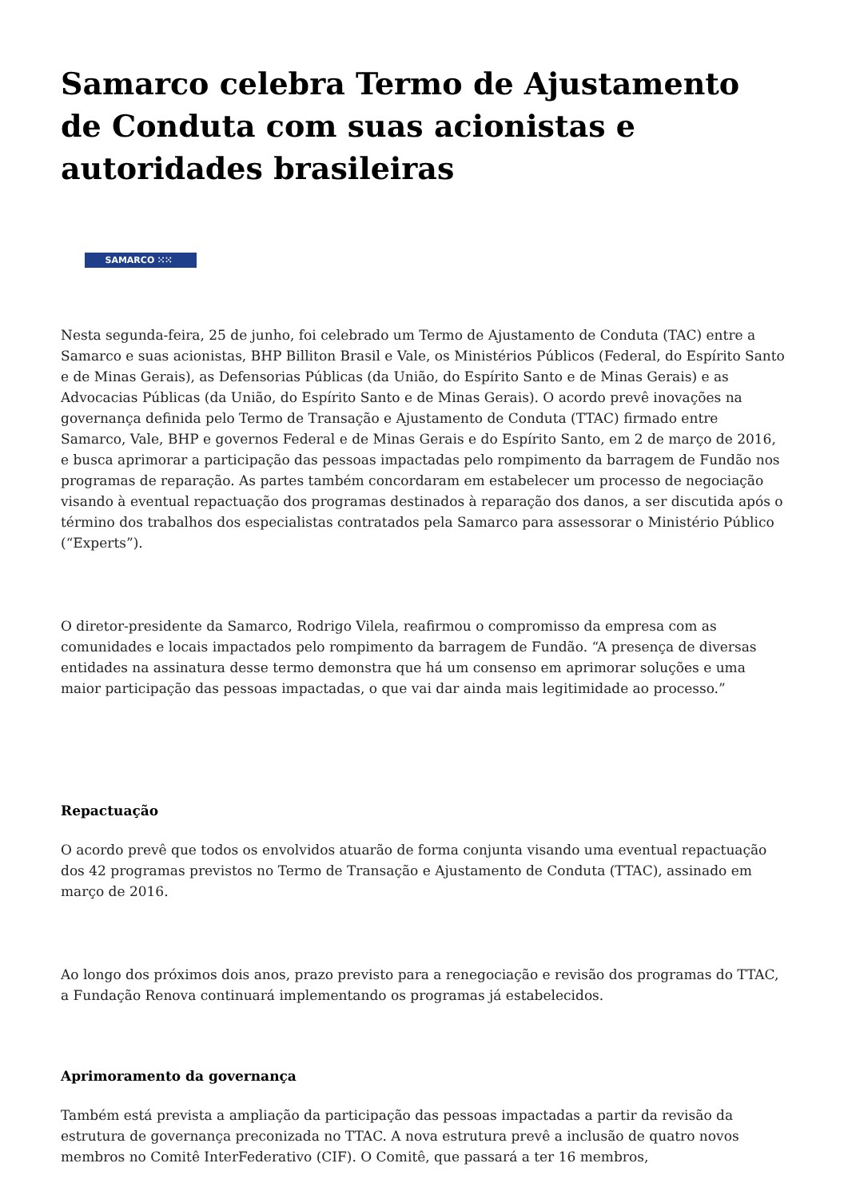Samarco celebra Termo de Ajustamento de Conduta com suas acionistas e autoridades brasileiras
SAMARCO ⁙⁙
Nesta segunda-feira, 25 de junho, foi celebrado um Termo de Ajustamento de Conduta (TAC) entre a Samarco e suas acionistas, BHP Billiton Brasil e Vale, os Ministérios Públicos (Federal, do Espírito Santo e de Minas Gerais), as Defensorias Públicas (da União, do Espírito Santo e de Minas Gerais) e as Advocacias Públicas (da União, do Espírito Santo e de Minas Gerais). O acordo prevê inovações na governança definida pelo Termo de Transação e Ajustamento de Conduta (TTAC) firmado entre Samarco, Vale, BHP e governos Federal e de Minas Gerais e do Espírito Santo, em 2 de março de 2016, e busca aprimorar a participação das pessoas impactadas pelo rompimento da barragem de Fundão nos programas de reparação. As partes também concordaram em estabelecer um processo de negociação visando à eventual repactuação dos programas destinados à reparação dos danos, a ser discutida após o término dos trabalhos dos especialistas contratados pela Samarco para assessorar o Ministério Público (“Experts”).
O diretor-presidente da Samarco, Rodrigo Vilela, reafirmou o compromisso da empresa com as comunidades e locais impactados pelo rompimento da barragem de Fundão. “A presença de diversas entidades na assinatura desse termo demonstra que há um consenso em aprimorar soluções e uma maior participação das pessoas impactadas, o que vai dar ainda mais legitimidade ao processo.”
Repactuação
O acordo prevê que todos os envolvidos atuarão de forma conjunta visando uma eventual repactuação dos 42 programas previstos no Termo de Transação e Ajustamento de Conduta (TTAC), assinado em março de 2016.
Ao longo dos próximos dois anos, prazo previsto para a renegociação e revisão dos programas do TTAC, a Fundação Renova continuará implementando os programas já estabelecidos.
Aprimoramento da governança
Também está prevista a ampliação da participação das pessoas impactadas a partir da revisão da estrutura de governança preconizada no TTAC. A nova estrutura prevê a inclusão de quatro novos membros no Comitê InterFederativo (CIF). O Comitê, que passará a ter 16 membros,